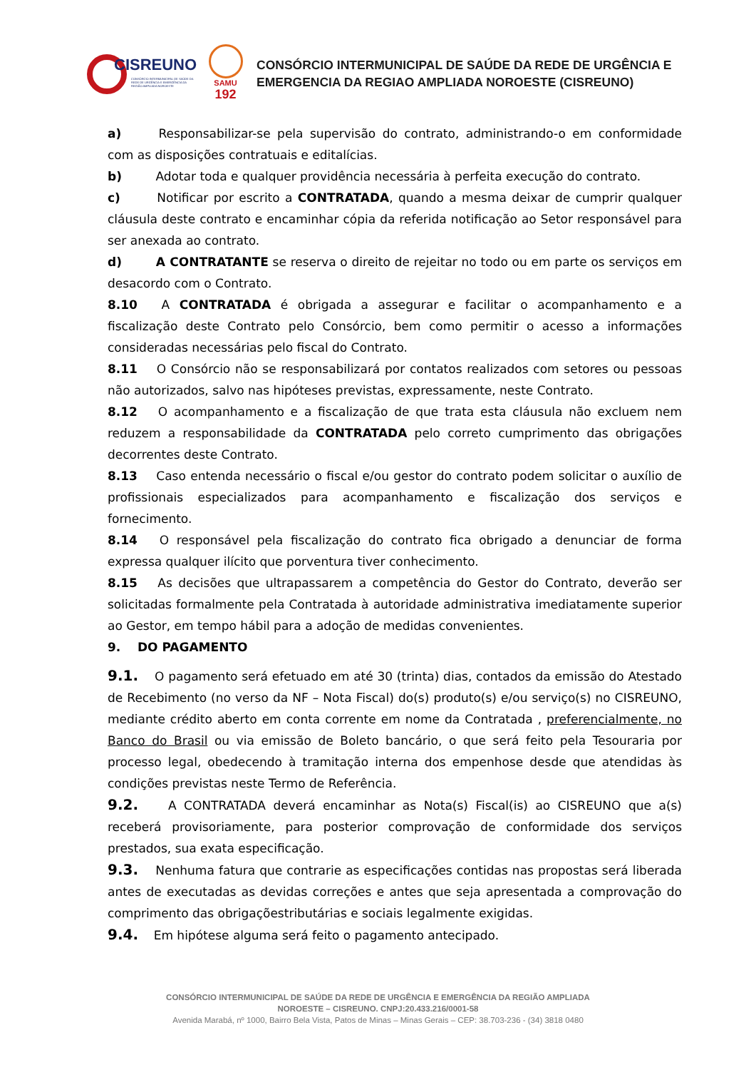CISREUNO
CONSÓRCIO INTERMUNICIPAL DE SAÚDE DA REDE DE URGÊNCIA E EMERGÊNCIA DA REGIÃO AMPLIADA NOROESTE
SAMU
192
CONSÓRCIO INTERMUNICIPAL DE SAÚDE DA REDE DE URGÊNCIA E
EMERGENCIA DA REGIAO AMPLIADA NOROESTE (CISREUNO)
a) Responsabilizar-se pela supervisão do contrato, administrando-o em conformidade com as disposições contratuais e editalícias.
b) Adotar toda e qualquer providência necessária à perfeita execução do contrato.
c) Notificar por escrito a CONTRATADA, quando a mesma deixar de cumprir qualquer cláusula deste contrato e encaminhar cópia da referida notificação ao Setor responsável para ser anexada ao contrato.
d) A CONTRATANTE se reserva o direito de rejeitar no todo ou em parte os serviços em desacordo com o Contrato.
8.10 A CONTRATADA é obrigada a assegurar e facilitar o acompanhamento e a fiscalização deste Contrato pelo Consórcio, bem como permitir o acesso a informações consideradas necessárias pelo fiscal do Contrato.
8.11 O Consórcio não se responsabilizará por contatos realizados com setores ou pessoas não autorizados, salvo nas hipóteses previstas, expressamente, neste Contrato.
8.12 O acompanhamento e a fiscalização de que trata esta cláusula não excluem nem reduzem a responsabilidade da CONTRATADA pelo correto cumprimento das obrigações decorrentes deste Contrato.
8.13 Caso entenda necessário o fiscal e/ou gestor do contrato podem solicitar o auxílio de profissionais especializados para acompanhamento e fiscalização dos serviços e fornecimento.
8.14 O responsável pela fiscalização do contrato fica obrigado a denunciar de forma expressa qualquer ilícito que porventura tiver conhecimento.
8.15 As decisões que ultrapassarem a competência do Gestor do Contrato, deverão ser solicitadas formalmente pela Contratada à autoridade administrativa imediatamente superior ao Gestor, em tempo hábil para a adoção de medidas convenientes.
9. DO PAGAMENTO
9.1. O pagamento será efetuado em até 30 (trinta) dias, contados da emissão do Atestado de Recebimento (no verso da NF – Nota Fiscal) do(s) produto(s) e/ou serviço(s) no CISREUNO, mediante crédito aberto em conta corrente em nome da Contratada , preferencialmente, no Banco do Brasil ou via emissão de Boleto bancário, o que será feito pela Tesouraria por processo legal, obedecendo à tramitação interna dos empenhose desde que atendidas às condições previstas neste Termo de Referência.
9.2. A CONTRATADA deverá encaminhar as Nota(s) Fiscal(is) ao CISREUNO que a(s) receberá provisoriamente, para posterior comprovação de conformidade dos serviços prestados, sua exata especificação.
9.3. Nenhuma fatura que contrarie as especificações contidas nas propostas será liberada antes de executadas as devidas correções e antes que seja apresentada a comprovação do comprimento das obrigaçõestributárias e sociais legalmente exigidas.
9.4. Em hipótese alguma será feito o pagamento antecipado.
CONSÓRCIO INTERMUNICIPAL DE SAÚDE DA REDE DE URGÊNCIA E EMERGÊNCIA DA REGIÃO AMPLIADA
NOROESTE – CISREUNO. CNPJ:20.433.216/0001-58
Avenida Marabá, nº 1000, Bairro Bela Vista, Patos de Minas – Minas Gerais – CEP: 38.703-236 - (34) 3818 0480